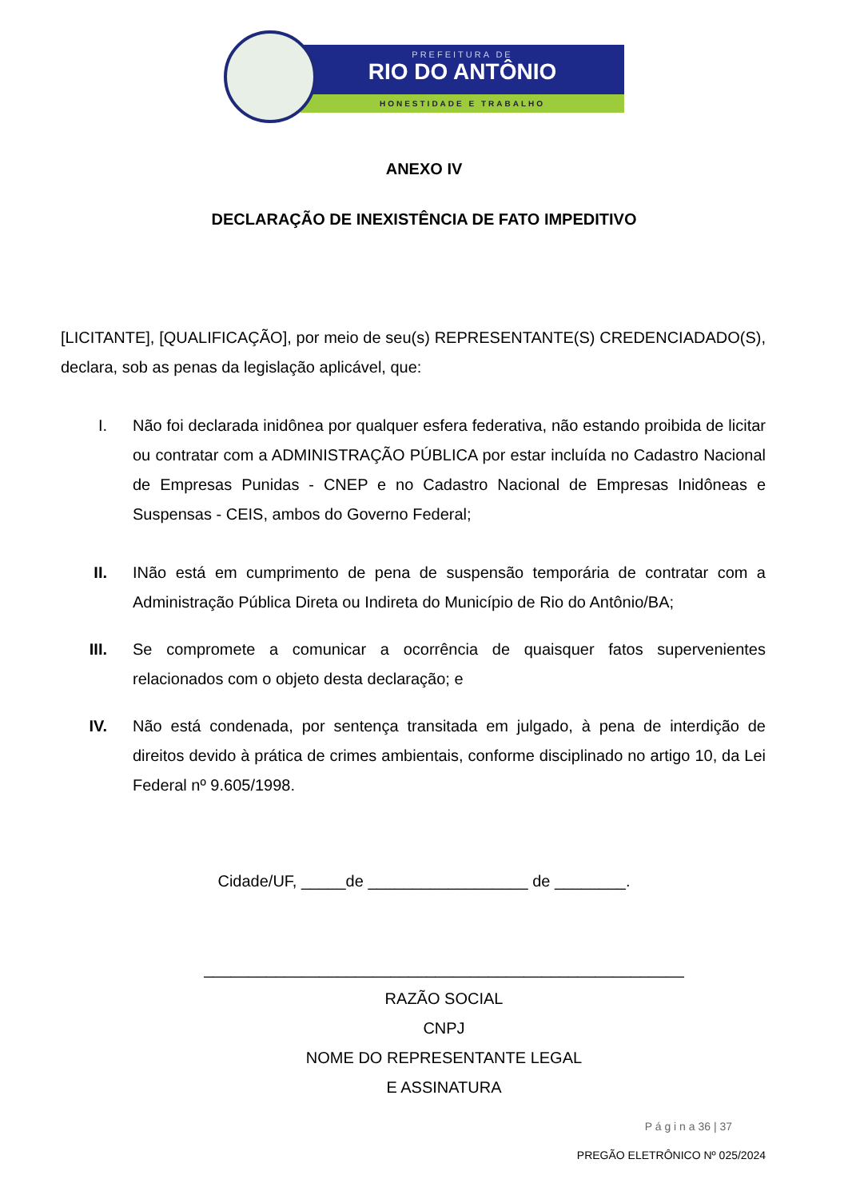PREFEITURA DE
RIO DO ANTÔNIO
HONESTIDADE E TRABALHO
ANEXO IV
DECLARAÇÃO DE INEXISTÊNCIA DE FATO IMPEDITIVO
[LICITANTE], [QUALIFICAÇÃO], por meio de seu(s) REPRESENTANTE(S) CREDENCIADADO(S), declara, sob as penas da legislação aplicável, que:
I. Não foi declarada inidônea por qualquer esfera federativa, não estando proibida de licitar ou contratar com a ADMINISTRAÇÃO PÚBLICA por estar incluída no Cadastro Nacional de Empresas Punidas - CNEP e no Cadastro Nacional de Empresas Inidôneas e Suspensas - CEIS, ambos do Governo Federal;
II. INão está em cumprimento de pena de suspensão temporária de contratar com a Administração Pública Direta ou Indireta do Município de Rio do Antônio/BA;
III. Se compromete a comunicar a ocorrência de quaisquer fatos supervenientes relacionados com o objeto desta declaração; e
IV. Não está condenada, por sentença transitada em julgado, à pena de interdição de direitos devido à prática de crimes ambientais, conforme disciplinado no artigo 10, da Lei Federal nº 9.605/1998.
Cidade/UF, _____de __________________ de ________.
______________________________________________________
RAZÃO SOCIAL
CNPJ
NOME DO REPRESENTANTE LEGAL
E ASSINATURA
P á g i n a 36 | 37
PREGÃO ELETRÔNICO Nº 025/2024